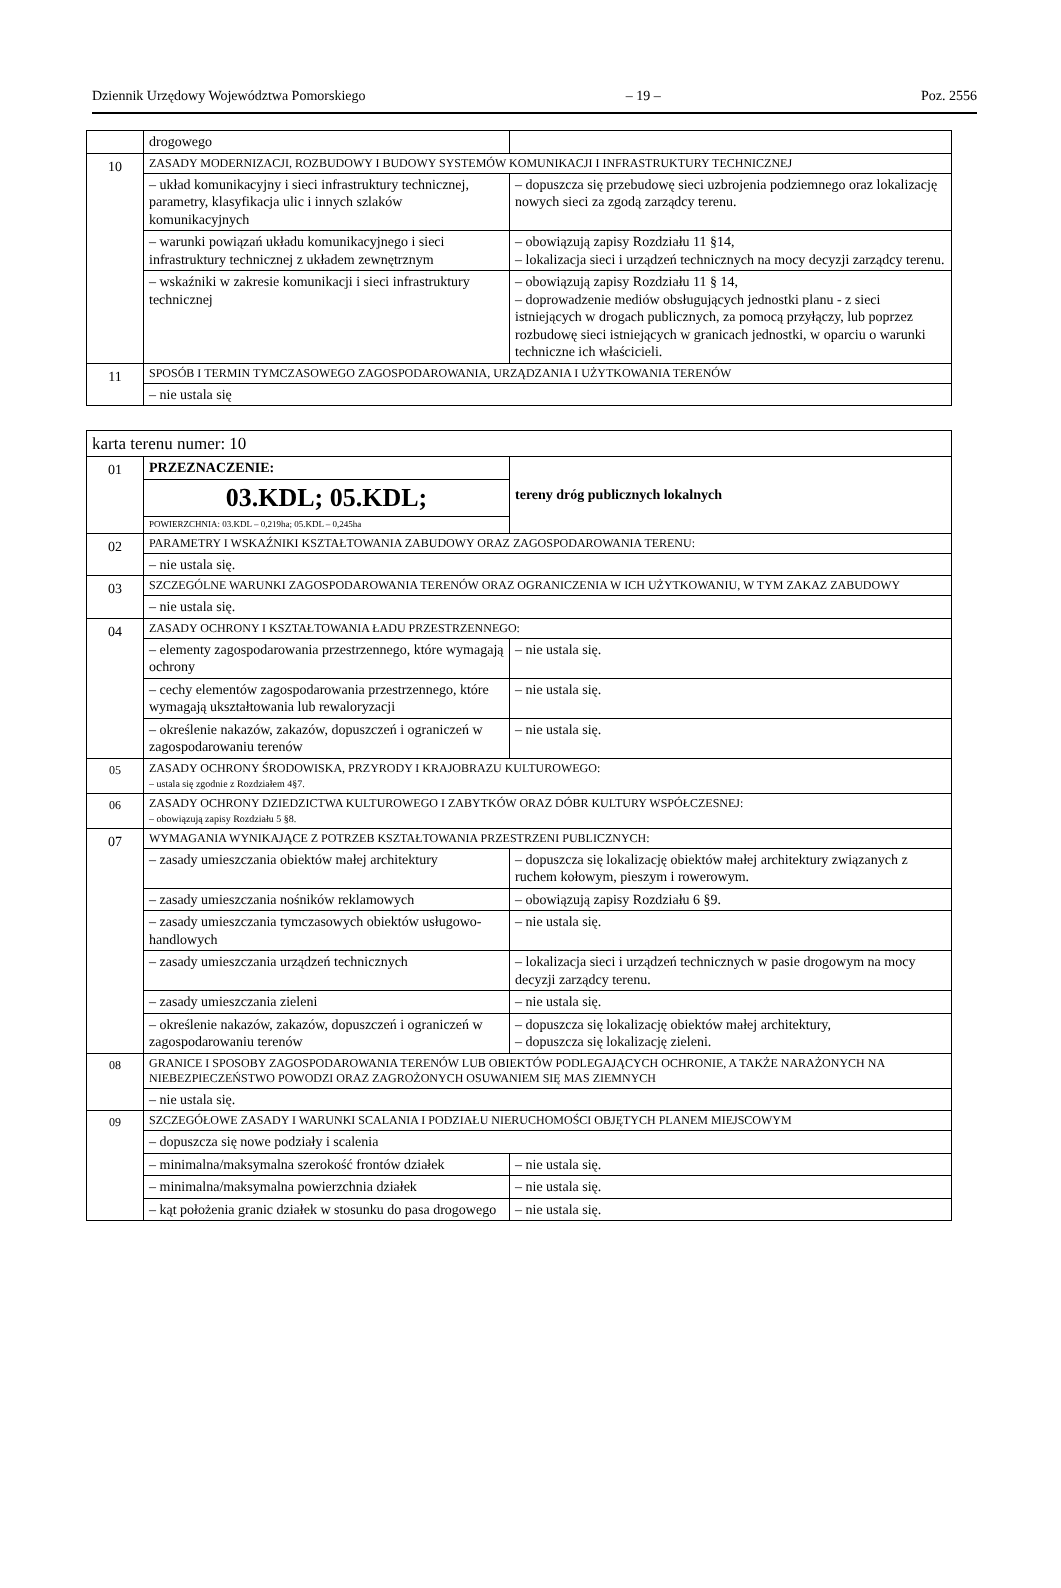Dziennik Urzędowy Województwa Pomorskiego – 19 – Poz. 2556
| | drogowego | |
| 10 | ZASADY MODERNIZACJI, ROZBUDOWY I BUDOWY SYSTEMÓW KOMUNIKACJI I INFRASTRUKTURY TECHNICZNEJ | |
| | – układ komunikacyjny i sieci infrastruktury technicznej, parametry, klasyfikacja ulic i innych szlaków komunikacyjnych | – dopuszcza się przebudowę sieci uzbrojenia podziemnego oraz lokalizację nowych sieci za zgodą zarządcy terenu. |
| | – warunki powiązań układu komunikacyjnego i sieci infrastruktury technicznej z układem zewnętrznym | – obowiązują zapisy Rozdziału 11 §14, – lokalizacja sieci i urządzeń technicznych na mocy decyzji zarządcy terenu. |
| | – wskaźniki w zakresie komunikacji i sieci infrastruktury technicznej | – obowiązują zapisy Rozdziału 11 § 14, – doprowadzenie mediów obsługujących jednostki planu - z sieci istniejących w drogach publicznych, za pomocą przyłączy, lub poprzez rozbudowę sieci istniejących w granicach jednostki, w oparciu o warunki techniczne ich właścicieli. |
| 11 | SPOSÓB I TERMIN TYMCZASOWEGO ZAGOSPODAROWANIA, URZĄDZANIA I UŻYTKOWANIA TERENÓW | |
| | – nie ustala się | |
| karta terenu numer: 10 | | |
| 01 | PRZEZNACZENIE: | tereny dróg publicznych lokalnych |
| | 03.KDL; 05.KDL; | |
| | POWIERZCHNIA: 03.KDL – 0,219ha; 05.KDL – 0,245ha | |
| 02 | PARAMETRY I WSKAŹNIKI KSZTAŁTOWANIA ZABUDOWY ORAZ ZAGOSPODAROWANIA TERENU: | |
| | – nie ustala się. | |
| 03 | SZCZEGÓLNE WARUNKI ZAGOSPODAROWANIA TERENÓW ORAZ OGRANICZENIA W ICH UŻYTKOWANIU, W TYM ZAKAZ ZABUDOWY | |
| | – nie ustala się. | |
| 04 | ZASADY OCHRONY I KSZTAŁTOWANIA ŁADU PRZESTRZENNEGO: | |
| | – elementy zagospodarowania przestrzennego, które wymagają ochrony | – nie ustala się. |
| | – cechy elementów zagospodarowania przestrzennego, które wymagają ukształtowania lub rewaloryzacji | – nie ustala się. |
| | – określenie nakazów, zakazów, dopuszczeń i ograniczeń w zagospodarowaniu terenów | – nie ustala się. |
| 05 | ZASADY OCHRONY ŚRODOWISKA, PRZYRODY I KRAJOBRAZU KULTUROWEGO: – ustala się zgodnie z Rozdziałem 4§7. | |
| 06 | ZASADY OCHRONY DZIEDZICTWA KULTUROWEGO I ZABYTKÓW ORAZ DÓBR KULTURY WSPÓŁCZESNEJ: – obowiązują zapisy Rozdziału 5 §8. | |
| 07 | WYMAGANIA WYNIKAJĄCE Z POTRZEB KSZTAŁTOWANIA PRZESTRZENI PUBLICZNYCH: | |
| | – zasady umieszczania obiektów małej architektury | – dopuszcza się lokalizację obiektów małej architektury związanych z ruchem kołowym, pieszym i rowerowym. |
| | – zasady umieszczania nośników reklamowych | – obowiązują zapisy Rozdziału 6 §9. |
| | – zasady umieszczania tymczasowych obiektów usługowo-handlowych | – nie ustala się. |
| | – zasady umieszczania urządzeń technicznych | – lokalizacja sieci i urządzeń technicznych w pasie drogowym na mocy decyzji zarządcy terenu. |
| | – zasady umieszczania zieleni | – nie ustala się. |
| | – określenie nakazów, zakazów, dopuszczeń i ograniczeń w zagospodarowaniu terenów | – dopuszcza się lokalizację obiektów małej architektury, – dopuszcza się lokalizację zieleni. |
| 08 | GRANICE I SPOSOBY ZAGOSPODAROWANIA TERENÓW LUB OBIEKTÓW PODLEGAJĄCYCH OCHRONIE, A TAKŻE NARAŻONYCH NA NIEBEZPIECZEŃSTWO POWODZI ORAZ ZAGROŻONYCH OSUWANIEM SIĘ MAS ZIEMNYCH | |
| | – nie ustala się. | |
| 09 | SZCZEGÓŁOWE ZASADY I WARUNKI SCALANIA I PODZIAŁU NIERUCHOMOŚCI OBJĘTYCH PLANEM MIEJSCOWYM | |
| | – dopuszcza się nowe podziały i scalenia | |
| | – minimalna/maksymalna szerokość frontów działek | – nie ustala się. |
| | – minimalna/maksymalna powierzchnia działek | – nie ustala się. |
| | – kąt położenia granic działek w stosunku do pasa drogowego | – nie ustala się. |